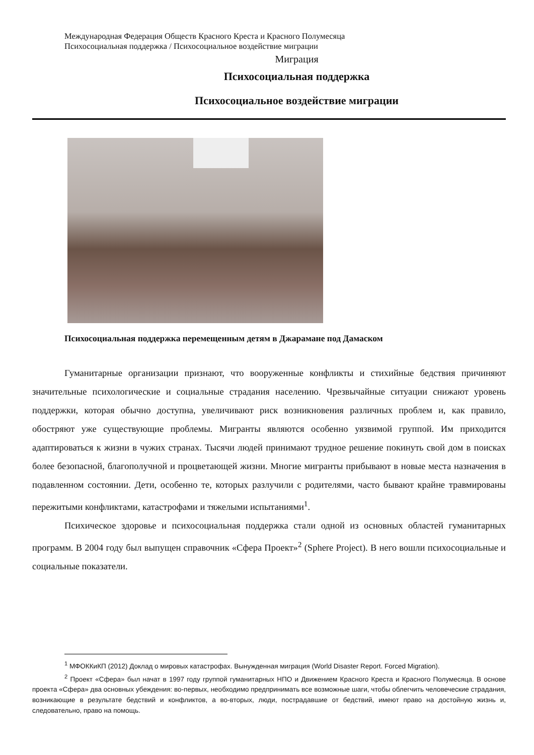Международная Федерация Обществ Красного Креста и Красного Полумесяца
Психосоциальная поддержка / Психосоциальное воздействие миграции
Миграция
Психосоциальная поддержка
Психосоциальное воздействие миграции
Психосоциальная поддержка перемещенным детям в Джарамане под Дамаском
Гуманитарные организации признают, что вооруженные конфликты и стихийные бедствия причиняют значительные психологические и социальные страдания населению. Чрезвычайные ситуации снижают уровень поддержки, которая обычно доступна, увеличивают риск возникновения различных проблем и, как правило, обостряют уже существующие проблемы. Мигранты являются особенно уязвимой группой. Им приходится адаптироваться к жизни в чужих странах. Тысячи людей принимают трудное решение покинуть свой дом в поисках более безопасной, благополучной и процветающей жизни. Многие мигранты прибывают в новые места назначения в подавленном состоянии. Дети, особенно те, которых разлучили с родителями, часто бывают крайне травмированы пережитыми конфликтами, катастрофами и тяжелыми испытаниями<sup>1</sup>.
Психическое здоровье и психосоциальная поддержка стали одной из основных областей гуманитарных программ. В 2004 году был выпущен справочник «Сфера Проект»<sup>2</sup> (Sphere Project). В него вошли психосоциальные и социальные показатели.
<sup>1</sup> МФОККиКП (2012) Доклад о мировых катастрофах. Вынужденная миграция (World Disaster Report. Forced Migration).
<sup>2</sup> Проект «Сфера» был начат в 1997 году группой гуманитарных НПО и Движением Красного Креста и Красного Полумесяца. В основе проекта «Сфера» два основных убеждения: во-первых, необходимо предпринимать все возможные шаги, чтобы облегчить человеческие страдания, возникающие в результате бедствий и конфликтов, а во-вторых, люди, пострадавшие от бедствий, имеют право на достойную жизнь и, следовательно, право на помощь.